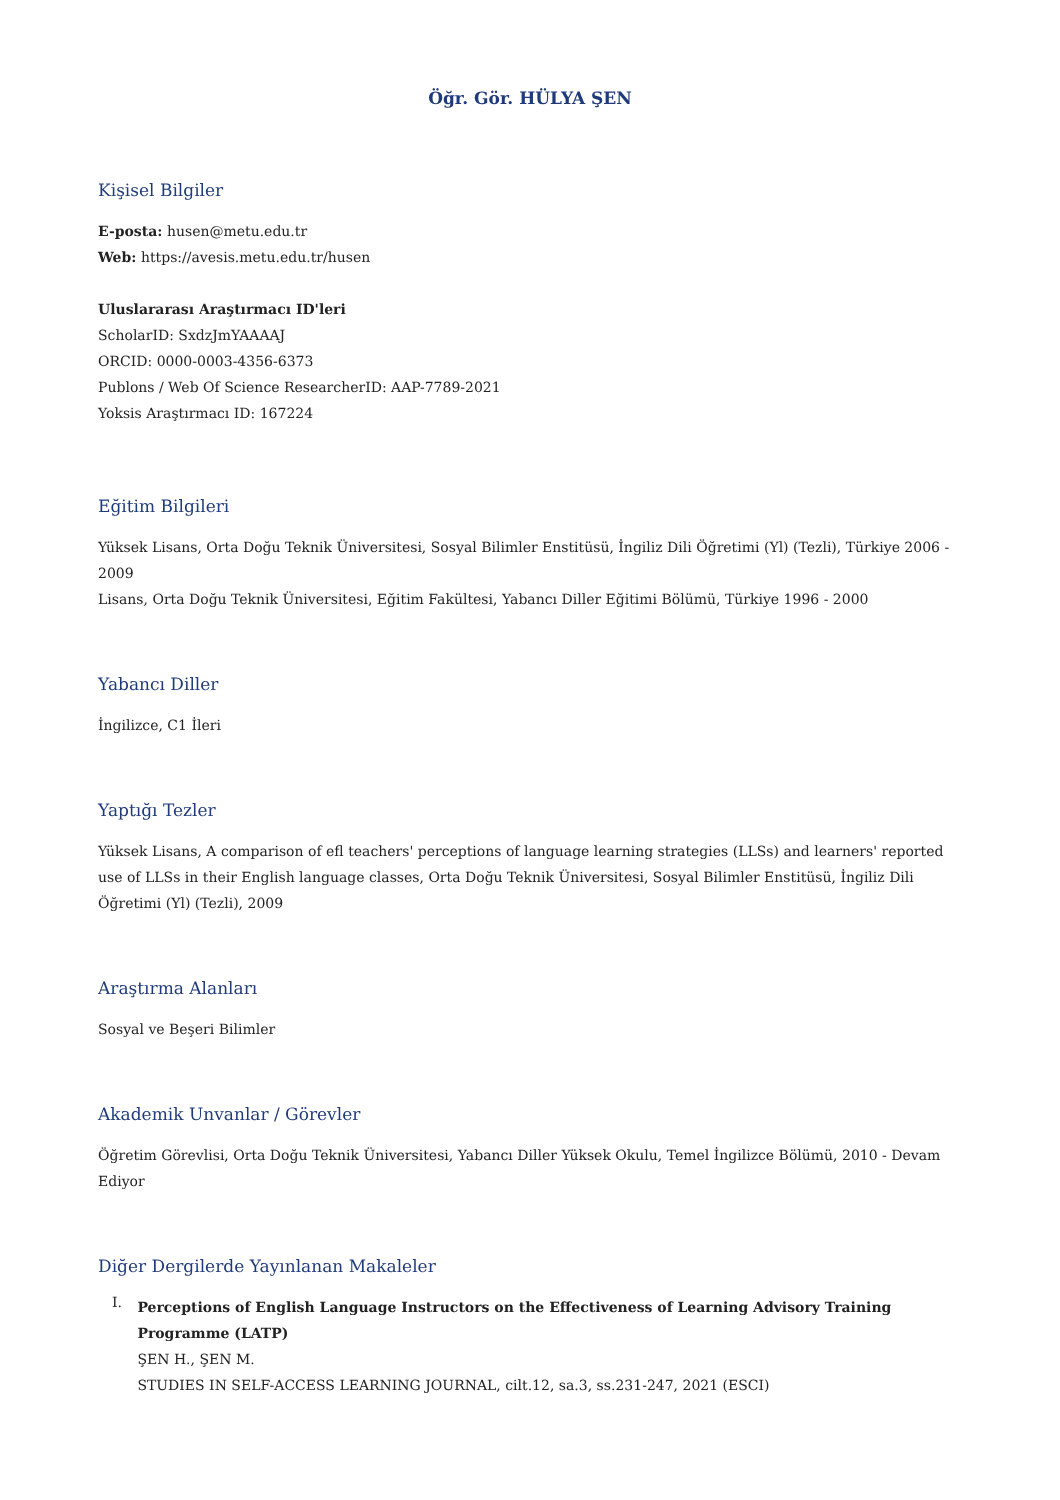Öğr. Gör. HÜLYA ŞEN
Kişisel Bilgiler
E-posta: husen@metu.edu.tr
Web: https://avesis.metu.edu.tr/husen
Uluslararası Araştırmacı ID'leri
ScholarID: SxdzJmYAAAAJ
ORCID: 0000-0003-4356-6373
Publons / Web Of Science ResearcherID: AAP-7789-2021
Yoksis Araştırmacı ID: 167224
Eğitim Bilgileri
Yüksek Lisans, Orta Doğu Teknik Üniversitesi, Sosyal Bilimler Enstitüsü, İngiliz Dili Öğretimi (Yl) (Tezli), Türkiye 2006 - 2009
Lisans, Orta Doğu Teknik Üniversitesi, Eğitim Fakültesi, Yabancı Diller Eğitimi Bölümü, Türkiye 1996 - 2000
Yabancı Diller
İngilizce, C1 İleri
Yaptığı Tezler
Yüksek Lisans, A comparison of efl teachers' perceptions of language learning strategies (LLSs) and learners' reported use of LLSs in their English language classes, Orta Doğu Teknik Üniversitesi, Sosyal Bilimler Enstitüsü, İngiliz Dili Öğretimi (Yl) (Tezli), 2009
Araştırma Alanları
Sosyal ve Beşeri Bilimler
Akademik Unvanlar / Görevler
Öğretim Görevlisi, Orta Doğu Teknik Üniversitesi, Yabancı Diller Yüksek Okulu, Temel İngilizce Bölümü, 2010 - Devam Ediyor
Diğer Dergilerde Yayınlanan Makaleler
I.
Perceptions of English Language Instructors on the Effectiveness of Learning Advisory Training Programme (LATP)
ŞEN H., ŞEN M.
STUDIES IN SELF-ACCESS LEARNING JOURNAL, cilt.12, sa.3, ss.231-247, 2021 (ESCI)